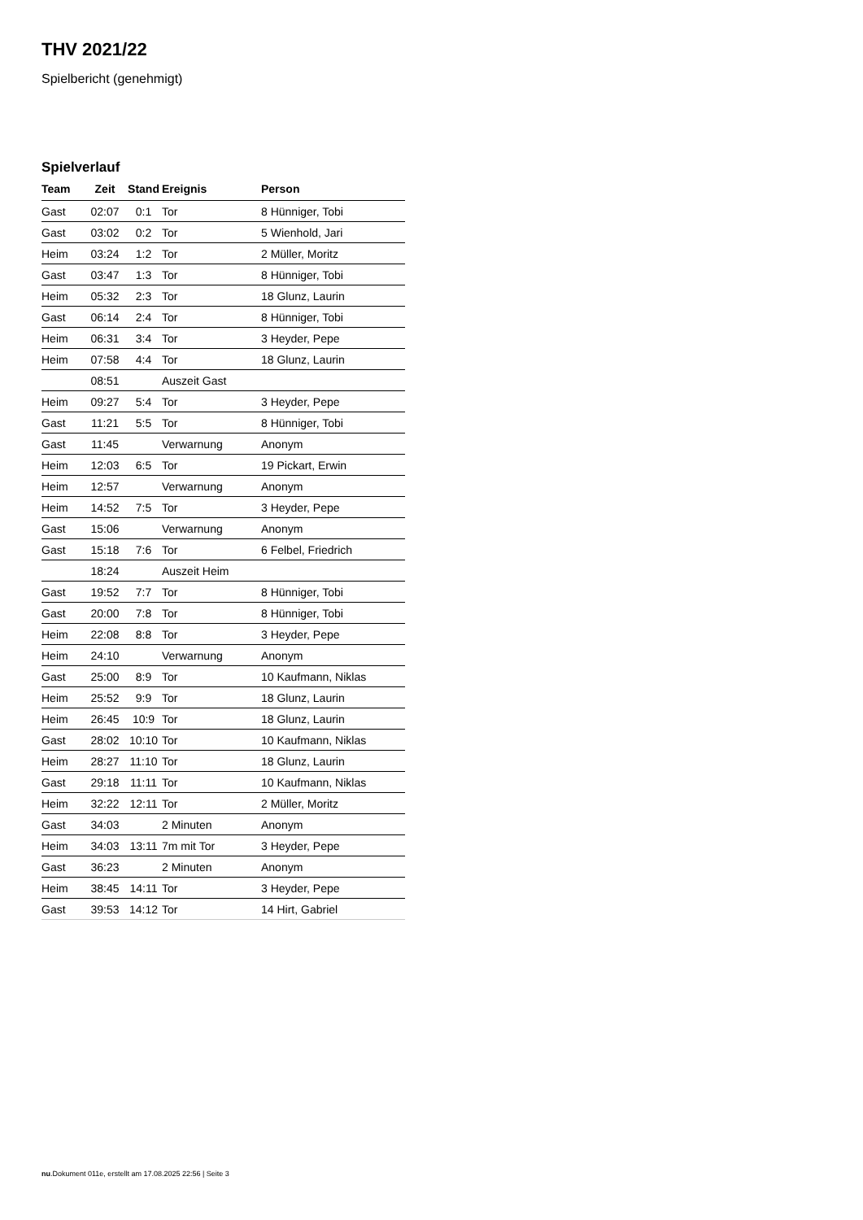THV 2021/22
Spielbericht (genehmigt)
Spielverlauf
| Team | Zeit | Stand | Ereignis | Person |
| --- | --- | --- | --- | --- |
| Gast | 02:07 | 0:1 | Tor | 8 Hünniger, Tobi |
| Gast | 03:02 | 0:2 | Tor | 5 Wienhold, Jari |
| Heim | 03:24 | 1:2 | Tor | 2 Müller, Moritz |
| Gast | 03:47 | 1:3 | Tor | 8 Hünniger, Tobi |
| Heim | 05:32 | 2:3 | Tor | 18 Glunz, Laurin |
| Gast | 06:14 | 2:4 | Tor | 8 Hünniger, Tobi |
| Heim | 06:31 | 3:4 | Tor | 3 Heyder, Pepe |
| Heim | 07:58 | 4:4 | Tor | 18 Glunz, Laurin |
| | 08:51 | | Auszeit Gast | |
| Heim | 09:27 | 5:4 | Tor | 3 Heyder, Pepe |
| Gast | 11:21 | 5:5 | Tor | 8 Hünniger, Tobi |
| Gast | 11:45 | | Verwarnung | Anonym |
| Heim | 12:03 | 6:5 | Tor | 19 Pickart, Erwin |
| Heim | 12:57 | | Verwarnung | Anonym |
| Heim | 14:52 | 7:5 | Tor | 3 Heyder, Pepe |
| Gast | 15:06 | | Verwarnung | Anonym |
| Gast | 15:18 | 7:6 | Tor | 6 Felbel, Friedrich |
| | 18:24 | | Auszeit Heim | |
| Gast | 19:52 | 7:7 | Tor | 8 Hünniger, Tobi |
| Gast | 20:00 | 7:8 | Tor | 8 Hünniger, Tobi |
| Heim | 22:08 | 8:8 | Tor | 3 Heyder, Pepe |
| Heim | 24:10 | | Verwarnung | Anonym |
| Gast | 25:00 | 8:9 | Tor | 10 Kaufmann, Niklas |
| Heim | 25:52 | 9:9 | Tor | 18 Glunz, Laurin |
| Heim | 26:45 | 10:9 | Tor | 18 Glunz, Laurin |
| Gast | 28:02 | 10:10 | Tor | 10 Kaufmann, Niklas |
| Heim | 28:27 | 11:10 | Tor | 18 Glunz, Laurin |
| Gast | 29:18 | 11:11 | Tor | 10 Kaufmann, Niklas |
| Heim | 32:22 | 12:11 | Tor | 2 Müller, Moritz |
| Gast | 34:03 | | 2 Minuten | Anonym |
| Heim | 34:03 | 13:11 | 7m mit Tor | 3 Heyder, Pepe |
| Gast | 36:23 | | 2 Minuten | Anonym |
| Heim | 38:45 | 14:11 | Tor | 3 Heyder, Pepe |
| Gast | 39:53 | 14:12 | Tor | 14 Hirt, Gabriel |
nu.Dokument 011e, erstellt am 17.08.2025 22:56 | Seite 3